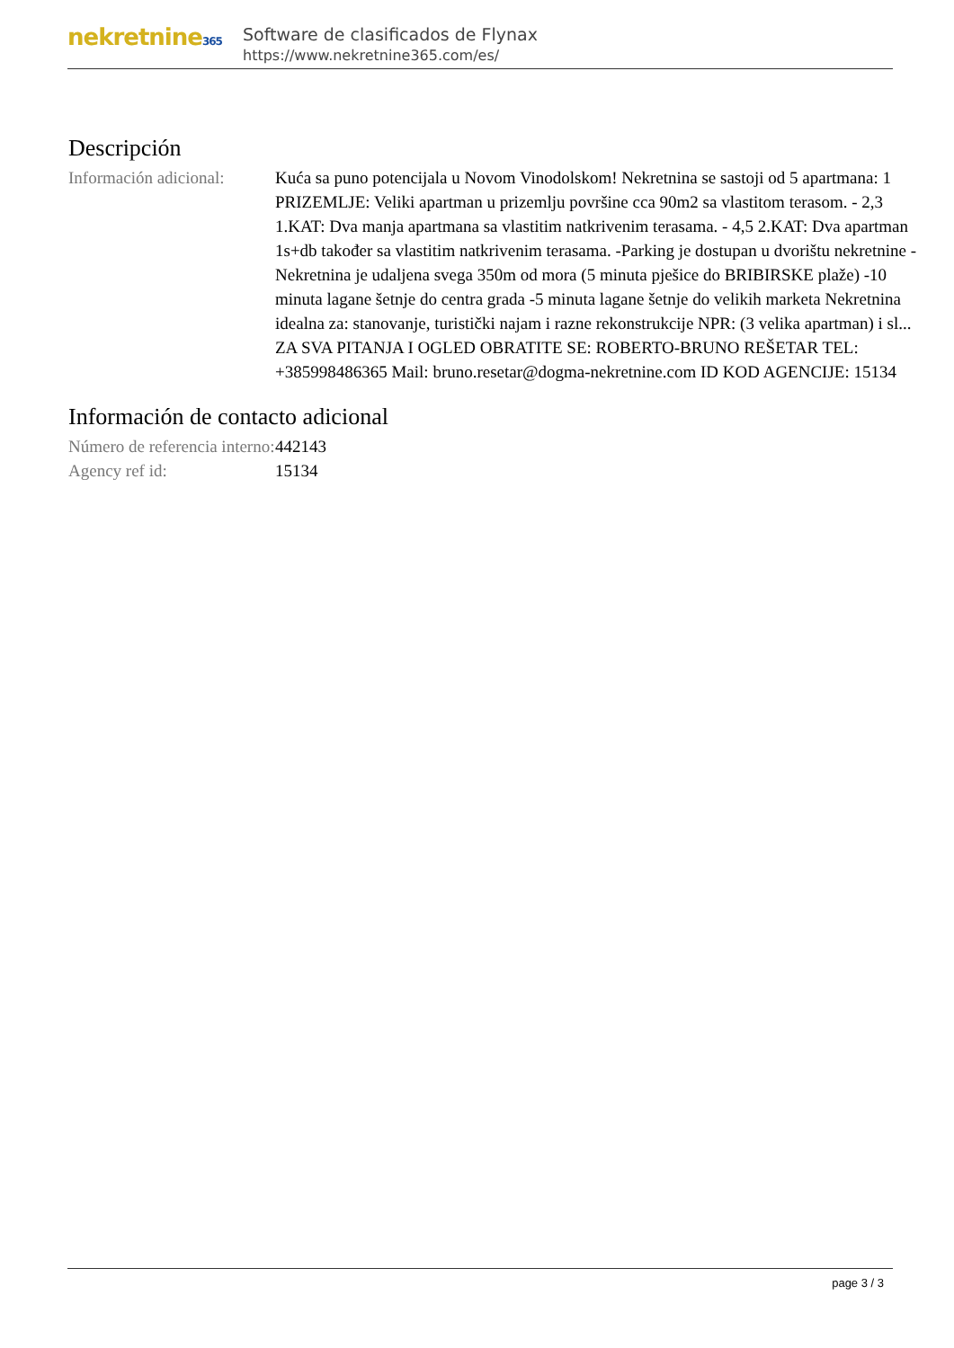nekretnine365
Software de clasificados de Flynax
https://www.nekretnine365.com/es/
Descripción
| Información adicional: | Kuća sa puno potencijala u Novom Vinodolskom! Nekretnina se sastoji od 5 apartmana: 1 PRIZEMLJE: Veliki apartman u prizemlju površine cca 90m2 sa vlastitom terasom. - 2,3 1.KAT: Dva manja apartmana sa vlastitim natkrivenim terasama. - 4,5 2.KAT: Dva apartman 1s+db također sa vlastitim natkrivenim terasama. -Parking je dostupan u dvorištu nekretnine -Nekretnina je udaljena svega 350m od mora (5 minuta pješice do BRIBIRSKE plaže) -10 minuta lagane šetnje do centra grada -5 minuta lagane šetnje do velikih marketa Nekretnina idealna za: stanovanje, turistički najam i razne rekonstrukcije NPR: (3 velika apartman) i sl... ZA SVA PITANJA I OGLED OBRATITE SE: ROBERTO-BRUNO REŠETAR TEL: +385998486365 Mail: bruno.resetar@dogma-nekretnine.com ID KOD AGENCIJE: 15134 |
Información de contacto adicional
| Número de referencia interno: | 442143 |
| Agency ref id: | 15134 |
page 3 / 3